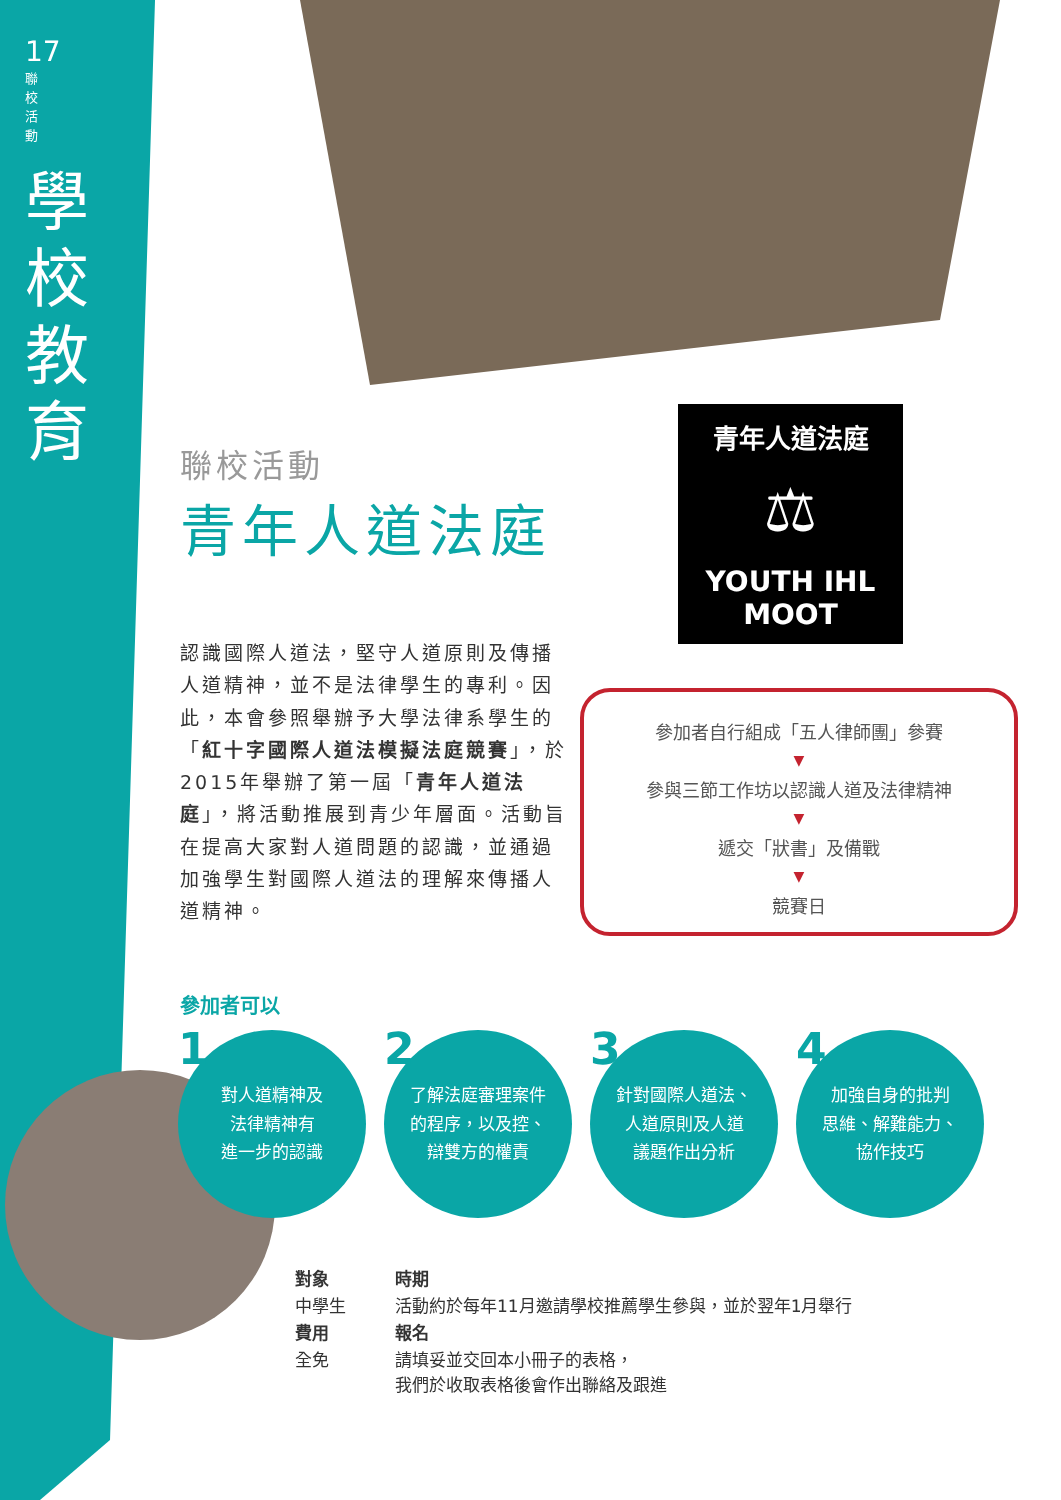17
聯校活動
學校教育
聯校活動
青年人道法庭
認識國際人道法，堅守人道原則及傳播人道精神，並不是法律學生的專利。因此，本會參照舉辦予大學法律系學生的「紅十字國際人道法模擬法庭競賽」，於2015年舉辦了第一屆「青年人道法庭」，將活動推展到青少年層面。活動旨在提高大家對人道問題的認識，並通過加強學生對國際人道法的理解來傳播人道精神。
青年人道法庭
⚖
YOUTH IHL MOOT
參加者自行組成「五人律師團」參賽
▼
參與三節工作坊以認識人道及法律精神
▼
遞交「狀書」及備戰
▼
競賽日
參加者可以
1 對人道精神及
法律精神有
進一步的認識
2 了解法庭審理案件
的程序，以及控、
辯雙方的權責
3 針對國際人道法、
人道原則及人道
議題作出分析
4 加強自身的批判
思維、解難能力、
協作技巧
對象 時期 中學生 活動約於每年11月邀請學校推薦學生參與，並於翌年1月舉行 費用 報名 全免 請填妥並交回本小冊子的表格，
我們於收取表格後會作出聯絡及跟進